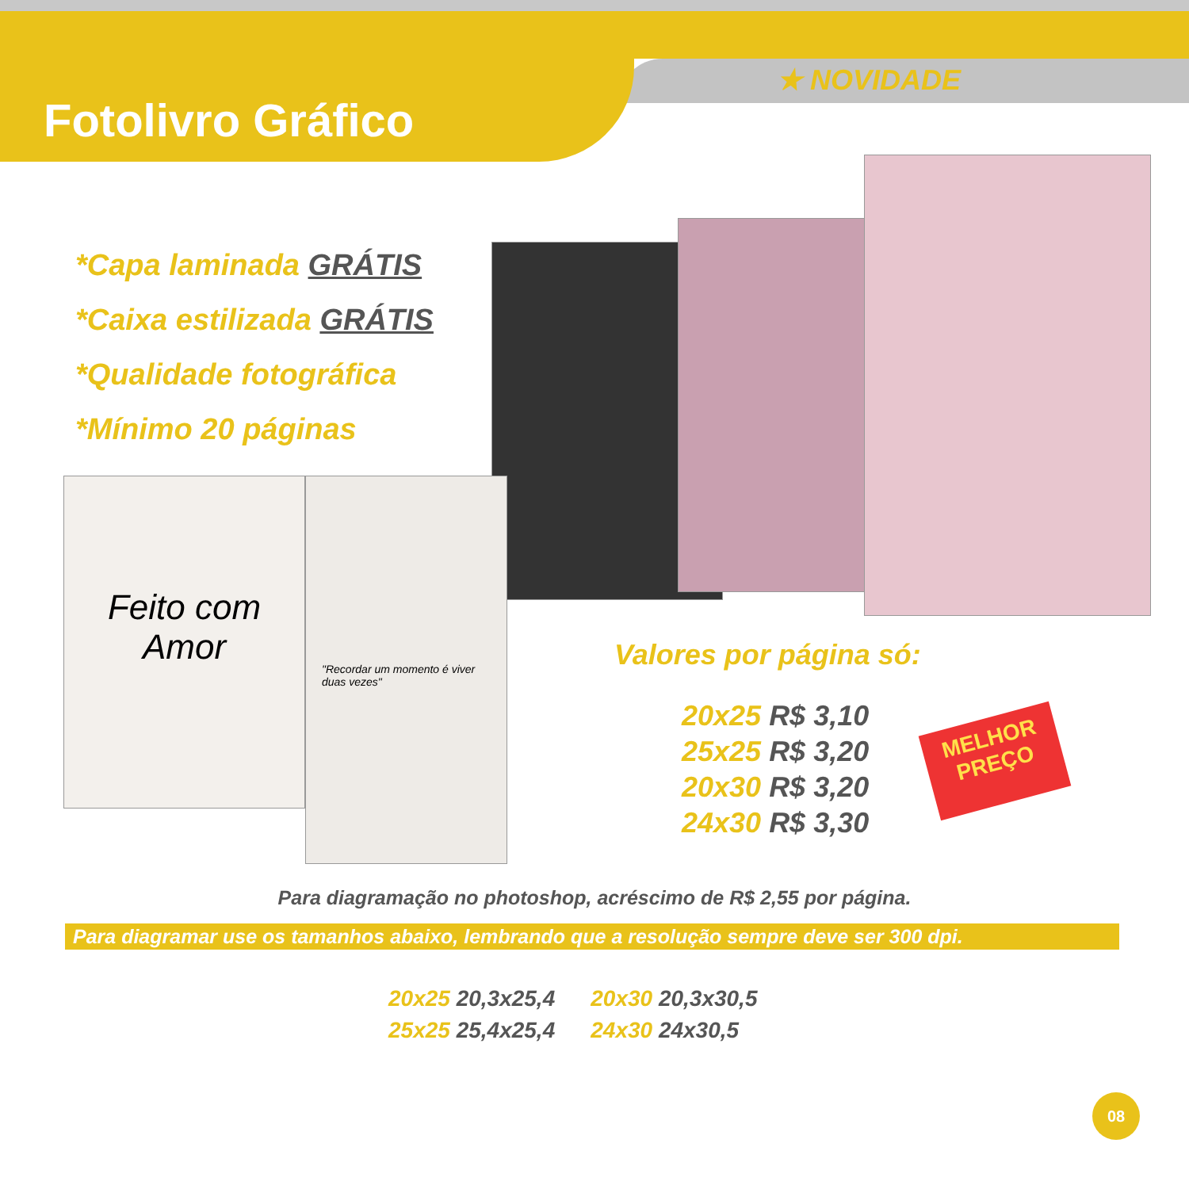Fotolivro Gráfico
★ NOVIDADE
*Capa laminada GRÁTIS
*Caixa estilizada GRÁTIS
*Qualidade fotográfica
*Mínimo 20 páginas
Feito com Amor
"Recordar um momento é viver duas vezes"
Valores por página só:
20x25 R$ 3,10
25x25 R$ 3,20
20x30 R$ 3,20
24x30 R$ 3,30
MELHOR
PREÇO
Para diagramação no photoshop, acréscimo de R$ 2,55 por página.
Para diagramar use os tamanhos abaixo, lembrando que a resolução sempre deve ser 300 dpi.
20x25 20,3x25,4
25x25 25,4x25,4
20x30 20,3x30,5
24x30 24x30,5
08